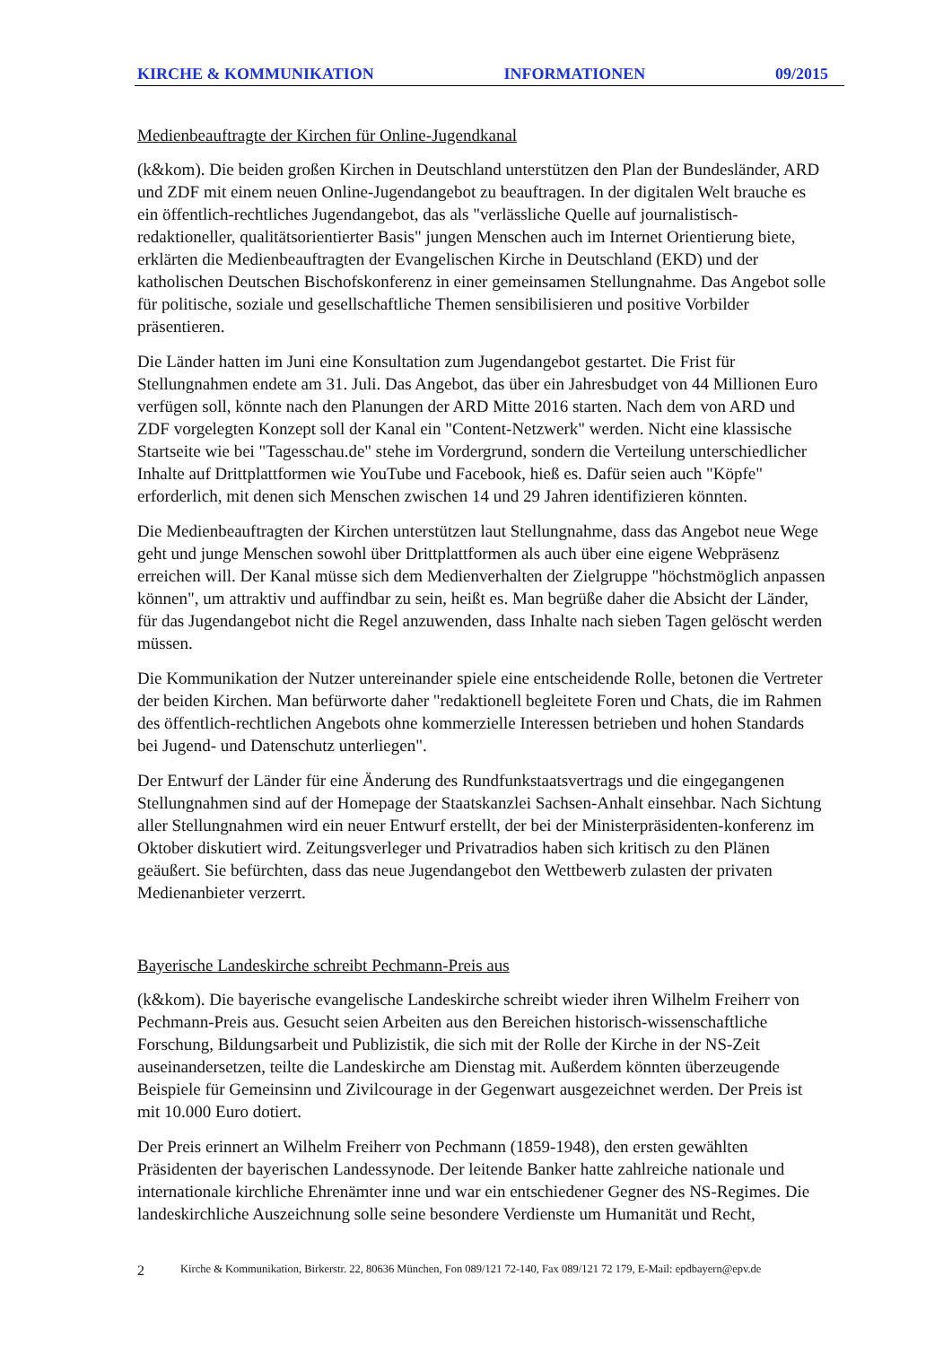KIRCHE & KOMMUNIKATION INFORMATIONEN 09/2015
Medienbeauftragte der Kirchen für Online-Jugendkanal
(k&kom). Die beiden großen Kirchen in Deutschland unterstützen den Plan der Bundesländer, ARD und ZDF mit einem neuen Online-Jugendangebot zu beauftragen. In der digitalen Welt brauche es ein öffentlich-rechtliches Jugendangebot, das als "verlässliche Quelle auf journalistisch-redaktioneller, qualitätsorientierter Basis" jungen Menschen auch im Internet Orientierung biete, erklärten die Medienbeauftragten der Evangelischen Kirche in Deutschland (EKD) und der katholischen Deutschen Bischofskonferenz in einer gemeinsamen Stellungnahme. Das Angebot solle für politische, soziale und gesellschaftliche Themen sensibilisieren und positive Vorbilder präsentieren.
Die Länder hatten im Juni eine Konsultation zum Jugendangebot gestartet. Die Frist für Stellungnahmen endete am 31. Juli. Das Angebot, das über ein Jahresbudget von 44 Millionen Euro verfügen soll, könnte nach den Planungen der ARD Mitte 2016 starten. Nach dem von ARD und ZDF vorgelegten Konzept soll der Kanal ein "Content-Netzwerk" werden. Nicht eine klassische Startseite wie bei "Tagesschau.de" stehe im Vordergrund, sondern die Verteilung unterschiedlicher Inhalte auf Drittplattformen wie YouTube und Facebook, hieß es. Dafür seien auch "Köpfe" erforderlich, mit denen sich Menschen zwischen 14 und 29 Jahren identifizieren könnten.
Die Medienbeauftragten der Kirchen unterstützen laut Stellungnahme, dass das Angebot neue Wege geht und junge Menschen sowohl über Drittplattformen als auch über eine eigene Webpräsenz erreichen will. Der Kanal müsse sich dem Medienverhalten der Zielgruppe "höchstmöglich anpassen können", um attraktiv und auffindbar zu sein, heißt es. Man begrüße daher die Absicht der Länder, für das Jugendangebot nicht die Regel anzuwenden, dass Inhalte nach sieben Tagen gelöscht werden müssen.
Die Kommunikation der Nutzer untereinander spiele eine entscheidende Rolle, betonen die Vertreter der beiden Kirchen. Man befürworte daher "redaktionell begleitete Foren und Chats, die im Rahmen des öffentlich-rechtlichen Angebots ohne kommerzielle Interessen betrieben und hohen Standards bei Jugend- und Datenschutz unterliegen".
Der Entwurf der Länder für eine Änderung des Rundfunkstaatsvertrags und die eingegangenen Stellungnahmen sind auf der Homepage der Staatskanzlei Sachsen-Anhalt einsehbar. Nach Sichtung aller Stellungnahmen wird ein neuer Entwurf erstellt, der bei der Ministerpräsidenten-konferenz im Oktober diskutiert wird. Zeitungsverleger und Privatradios haben sich kritisch zu den Plänen geäußert. Sie befürchten, dass das neue Jugendangebot den Wettbewerb zulasten der privaten Medienanbieter verzerrt.
Bayerische Landeskirche schreibt Pechmann-Preis aus
(k&kom). Die bayerische evangelische Landeskirche schreibt wieder ihren Wilhelm Freiherr von Pechmann-Preis aus. Gesucht seien Arbeiten aus den Bereichen historisch-wissenschaftliche Forschung, Bildungsarbeit und Publizistik, die sich mit der Rolle der Kirche in der NS-Zeit auseinandersetzen, teilte die Landeskirche am Dienstag mit. Außerdem könnten überzeugende Beispiele für Gemeinsinn und Zivilcourage in der Gegenwart ausgezeichnet werden. Der Preis ist mit 10.000 Euro dotiert.
Der Preis erinnert an Wilhelm Freiherr von Pechmann (1859-1948), den ersten gewählten Präsidenten der bayerischen Landessynode. Der leitende Banker hatte zahlreiche nationale und internationale kirchliche Ehrenämter inne und war ein entschiedener Gegner des NS-Regimes. Die landeskirchliche Auszeichnung solle seine besondere Verdienste um Humanität und Recht,
2 Kirche & Kommunikation, Birkerstr. 22, 80636 München, Fon 089/121 72-140, Fax 089/121 72 179, E-Mail: epdbayern@epv.de